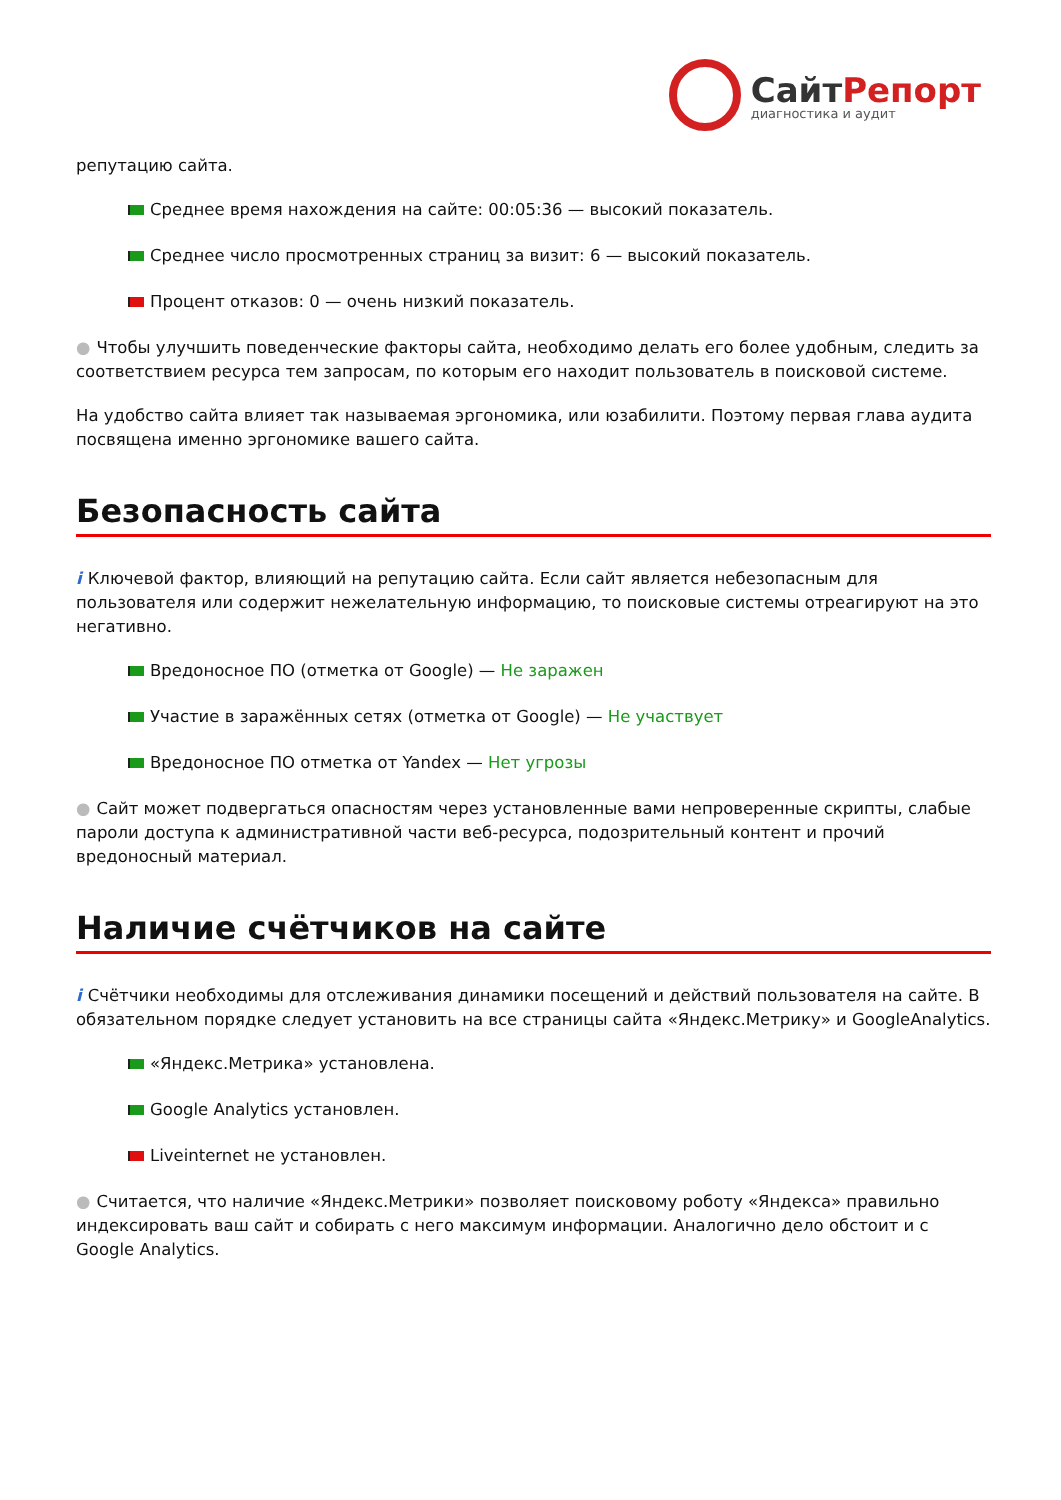СайтРепорт
диагностика и аудит
репутацию сайта.
Среднее время нахождения на сайте: 00:05:36 — высокий показатель.
Среднее число просмотренных страниц за визит: 6 — высокий показатель.
Процент отказов: 0 — очень низкий показатель.
● Чтобы улучшить поведенческие факторы сайта, необходимо делать его более удобным, следить за соответствием ресурса тем запросам, по которым его находит пользователь в поисковой системе.
На удобство сайта влияет так называемая эргономика, или юзабилити. Поэтому первая глава аудита посвящена именно эргономике вашего сайта.
Безопасность сайта
i Ключевой фактор, влияющий на репутацию сайта. Если сайт является небезопасным для пользователя или содержит нежелательную информацию, то поисковые системы отреагируют на это негативно.
Вредоносное ПО (отметка от Google) — Не заражен
Участие в заражённых сетях (отметка от Google) — Не участвует
Вредоносное ПО отметка от Yandex — Нет угрозы
● Сайт может подвергаться опасностям через установленные вами непроверенные скрипты, слабые пароли доступа к административной части веб-ресурса, подозрительный контент и прочий вредоносный материал.
Наличие счётчиков на сайте
i Счётчики необходимы для отслеживания динамики посещений и действий пользователя на сайте. В обязательном порядке следует установить на все страницы сайта «Яндекс.Метрику» и GoogleAnalytics.
«Яндекс.Метрика» установлена.
Google Analytics установлен.
Liveinternet не установлен.
● Считается, что наличие «Яндекс.Метрики» позволяет поисковому роботу «Яндекса» правильно индексировать ваш сайт и собирать с него максимум информации. Аналогично дело обстоит и с Google Analytics.